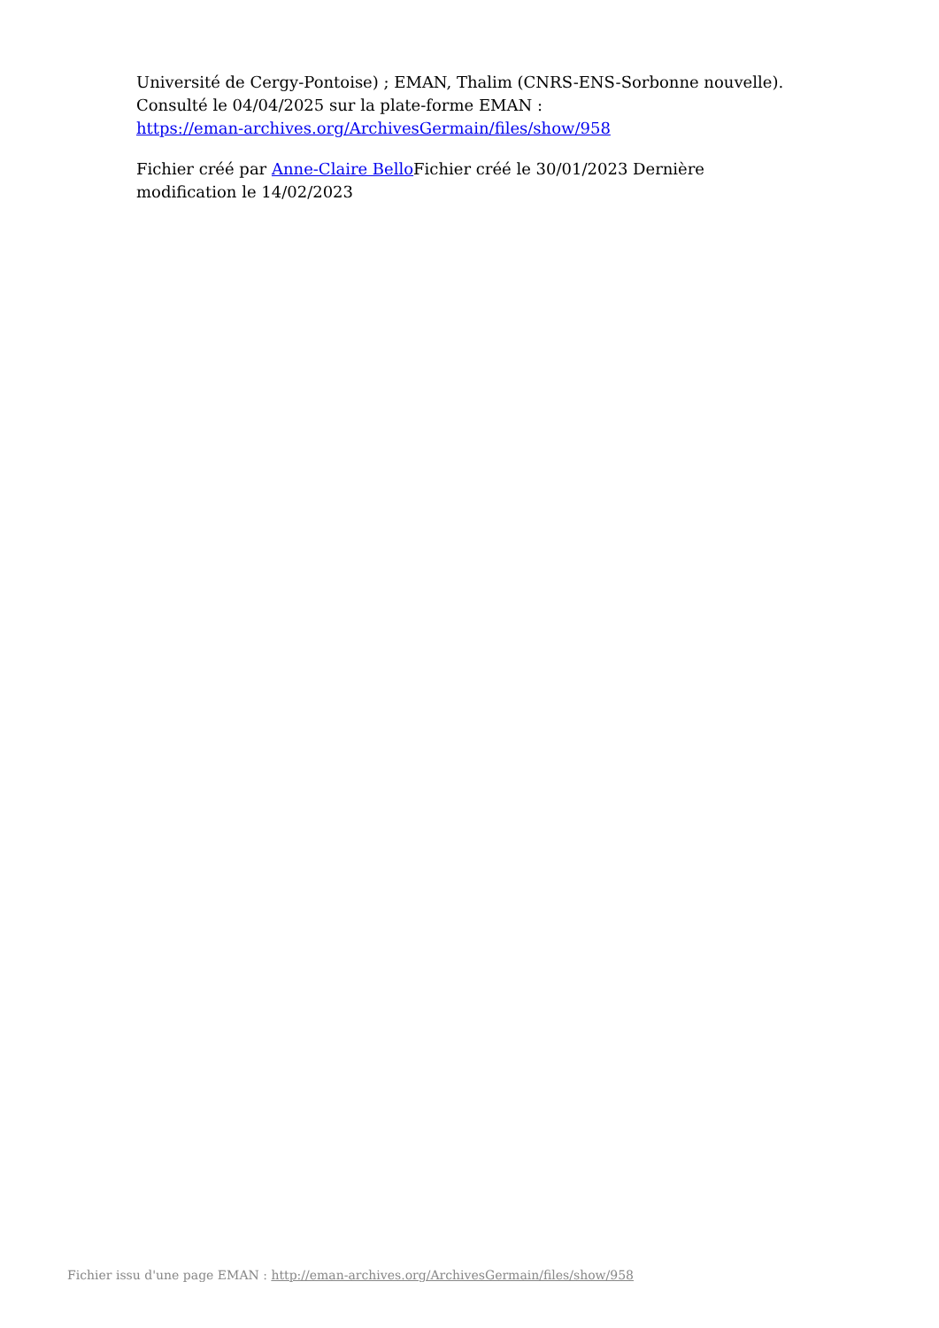Université de Cergy-Pontoise) ; EMAN, Thalim (CNRS-ENS-Sorbonne nouvelle). Consulté le 04/04/2025 sur la plate-forme EMAN :
https://eman-archives.org/ArchivesGermain/files/show/958
Fichier créé par Anne-Claire Bello Fichier créé le 30/01/2023 Dernière modification le 14/02/2023
Fichier issu d'une page EMAN : http://eman-archives.org/ArchivesGermain/files/show/958